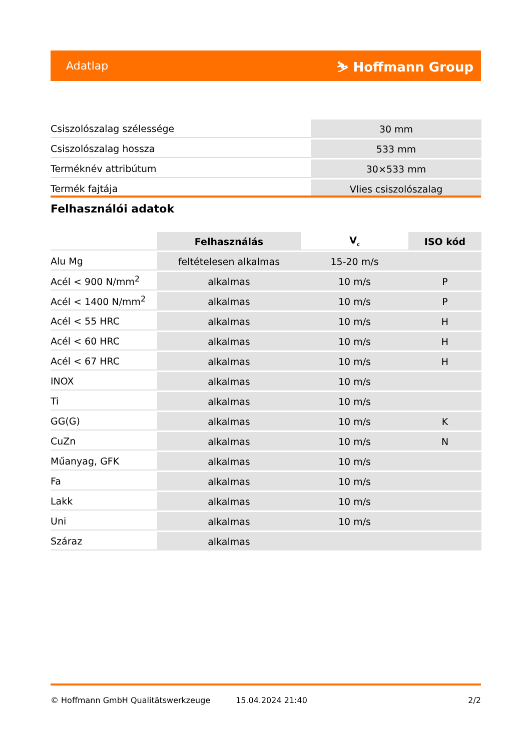Adatlap ⛷ Hoffmann Group
| Csiszolószalag szélessége | 30 mm |
| Csiszolószalag hossza | 533 mm |
| Terméknév attribútum | 30×533 mm |
| Termék fajtája | Vlies csiszolószalag |
Felhasználói adatok
| | Felhasználás | V<sub>c</sub> | ISO kód |
| Alu Mg | feltételesen alkalmas | 15-20 m/s | |
| Acél < 900 N/mm<sup>2</sup> | alkalmas | 10 m/s | P |
| Acél < 1400 N/mm<sup>2</sup> | alkalmas | 10 m/s | P |
| Acél < 55 HRC | alkalmas | 10 m/s | H |
| Acél < 60 HRC | alkalmas | 10 m/s | H |
| Acél < 67 HRC | alkalmas | 10 m/s | H |
| INOX | alkalmas | 10 m/s | |
| Ti | alkalmas | 10 m/s | |
| GG(G) | alkalmas | 10 m/s | K |
| CuZn | alkalmas | 10 m/s | N |
| Műanyag, GFK | alkalmas | 10 m/s | |
| Fa | alkalmas | 10 m/s | |
| Lakk | alkalmas | 10 m/s | |
| Uni | alkalmas | 10 m/s | |
| Száraz | alkalmas | | |
© Hoffmann GmbH Qualitätswerkzeuge 15.04.2024 21:40 2/2